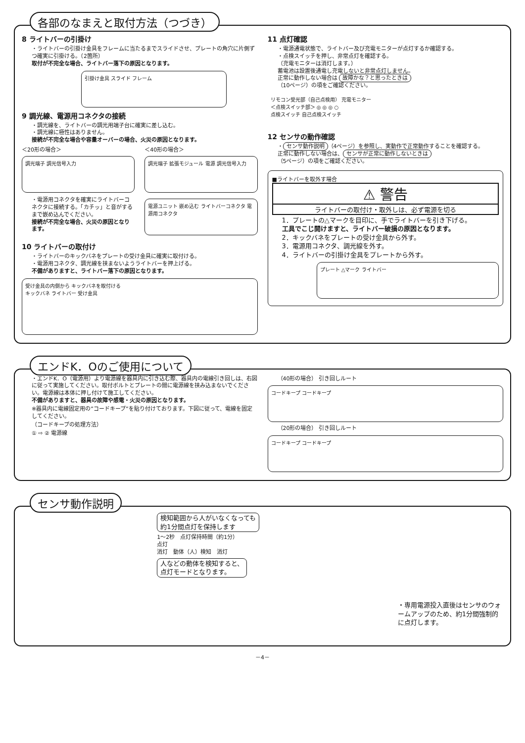各部のなまえと取付方法（つづき）
8 ライトバーの引掛け
・ライトバーの引掛け金具をフレームに当たるまでスライドさせ、プレートの角穴に片側ずつ確実に引掛ける。（2箇所）
取付が不完全な場合、ライトバー落下の原因となります。
引掛け金具 スライド フレーム
9 調光線、電源用コネクタの接続
・調光線を、ライトバーの調光用端子台に確実に差し込む。
・調光線に極性はありません。
接続が不完全な場合や容量オーバーの場合、火災の原因となります。
＜20形の場合＞
調光端子 調光信号入力
＜40形の場合＞
調光端子 拡張モジュール 電源 調光信号入力
・電源用コネクタを確実にライトバーコネクタに接続する。「カチッ」と音がするまで嵌め込んでください。
接続が不完全な場合、火災の原因となります。
電源ユニット 嵌め込む ライトバーコネクタ 電源用コネクタ
10 ライトバーの取付け
・ライトバーのキックバネをプレートの受け金具に確実に取付ける。
・電源用コネクタ、調光線を挟まないようライトバーを押上げる。
不備がありますと、ライトバー落下の原因となります。
受け金具の内側から キックバネを取付ける
キックバネ ライトバー 受け金具
11 点灯確認
・電源通電状態で、ライトバー及び充電モニターが点灯するか確認する。
・点検スイッチを押し、非常点灯を確認する。
（充電モニターは消灯します。）
蓄電池は設置後通電し充電しないと非常点灯しません。
正常に動作しない場合は 故障かな？と思ったときは
（10ページ）の項をご確認ください。
リモコン受光部（自己点検用） 充電モニター
＜点検スイッチ部＞ ◎ ◎ ◎ ○
点検スイッチ 自己点検スイッチ
12 センサの動作確認
・ センサ動作説明 （4ページ）を参照し、実動作で正常動作することを確認する。
正常に動作しない場合は、 センサが正常に動作しないときは
（5ページ）の項をご確認ください。
■ライトバーを取外す場合
⚠ 警告
ライトバーの取付け・取外しは、必ず電源を切る
1．プレートの△マークを目印に、手でライトバーを引き下げる。
工具でこじ開けますと、ライトバー破損の原因となります。
2．キックバネをプレートの受け金具から外す。
3．電源用コネクタ、調光線を外す。
4．ライトバーの引掛け金具をプレートから外す。
プレート △マーク ライトバー
エンドK．Oのご使用について
・エンドK．O（電源用）より電源線を器具内に引き込む際、器具内の電線引き回しは、右図に従って実施してください。取付ボルトとプレートの間に電源線を挟み込まないでください。電源線は本体に押し付けて施工してください。
不備がありますと、器具の故障や感電・火災の原因となります。
※器具内に電線固定用の”コードキープ”を貼り付けております。下図に従って、電線を固定してください。
（コードキープの処理方法）
① ⇨ ② 電源線
（40形の場合） 引き回しルート
コードキープ コードキープ
（20形の場合） 引き回しルート
コードキープ コードキープ
センサ動作説明
検知範囲から人がいなくなっても
約1分間点灯を保持します
1～2秒　点灯保持時間（約1分）
点灯
消灯　動体（人）検知　消灯
人などの動体を検知すると、
点灯モードとなります。
・専用電源投入直後はセンサのウォームアップのため、約1分間強制的に点灯します。
－4－